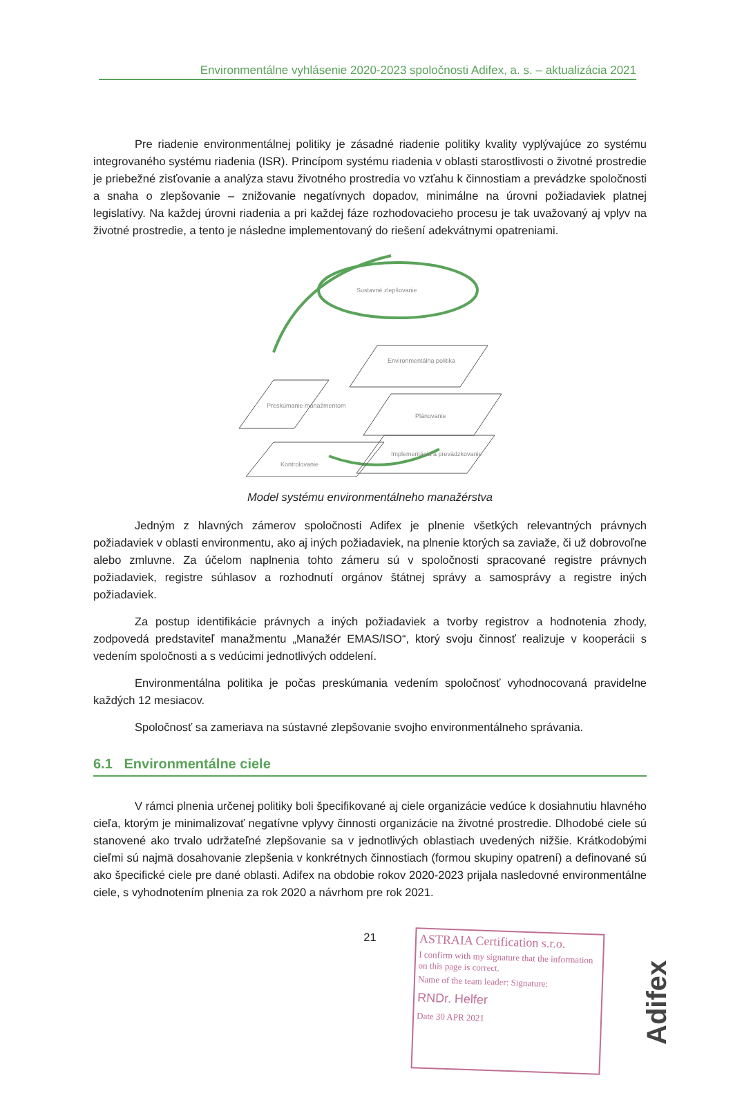Environmentálne vyhlásenie 2020-2023 spoločnosti Adifex, a. s. – aktualizácia 2021
Pre riadenie environmentálnej politiky je zásadné riadenie politiky kvality vyplývajúce zo systému integrovaného systému riadenia (ISR). Princípom systému riadenia v oblasti starostlivosti o životné prostredie je priebežné zisťovanie a analýza stavu životného prostredia vo vzťahu k činnostiam a prevádzke spoločnosti a snaha o zlepšovanie – znižovanie negatívnych dopadov, minimálne na úrovni požiadaviek platnej legislatívy. Na každej úrovni riadenia a pri každej fáze rozhodovacieho procesu je tak uvažovaný aj vplyv na životné prostredie, a tento je následne implementovaný do riešení adekvátnymi opatreniami.
Sustavné zlepšovanie
Preskúmanie manažmentom
Environmentálna politika
Plánovanie
Kontrolovanie
Implementácia a prevádzkovanie
Model systému environmentálneho manažérstva
Jedným z hlavných zámerov spoločnosti Adifex je plnenie všetkých relevantných právnych požiadaviek v oblasti environmentu, ako aj iných požiadaviek, na plnenie ktorých sa zaviaže, či už dobrovoľne alebo zmluvne. Za účelom naplnenia tohto zámeru sú v spoločnosti spracované registre právnych požiadaviek, registre súhlasov a rozhodnutí orgánov štátnej správy a samosprávy a registre iných požiadaviek.
Za postup identifikácie právnych a iných požiadaviek a tvorby registrov a hodnotenia zhody, zodpovedá predstaviteľ manažmentu „Manažér EMAS/ISO“, ktorý svoju činnosť realizuje v kooperácii s vedením spoločnosti a s vedúcimi jednotlivých oddelení.
Environmentálna politika je počas preskúmania vedením spoločnosť vyhodnocovaná pravidelne každých 12 mesiacov.
Spoločnosť sa zameriava na sústavné zlepšovanie svojho environmentálneho správania.
6.1 Environmentálne ciele
V rámci plnenia určenej politiky boli špecifikované aj ciele organizácie vedúce k dosiahnutiu hlavného cieľa, ktorým je minimalizovať negatívne vplyvy činnosti organizácie na životné prostredie. Dlhodobé ciele sú stanovené ako trvalo udržateľné zlepšovanie sa v jednotlivých oblastiach uvedených nižšie. Krátkodobými cieľmi sú najmä dosahovanie zlepšenia v konkrétnych činnostiach (formou skupiny opatrení) a definované sú ako špecifické ciele pre dané oblasti. Adifex na obdobie rokov 2020-2023 prijala nasledovné environmentálne ciele, s vyhodnotením plnenia za rok 2020 a návrhom pre rok 2021.
21
ASTRAIA Certification s.r.o.
I confirm with my signature that the information on this page is correct.
Name of the team leader: Signature:
RNDr. Helfer
Date 30 APR 2021
Adifex